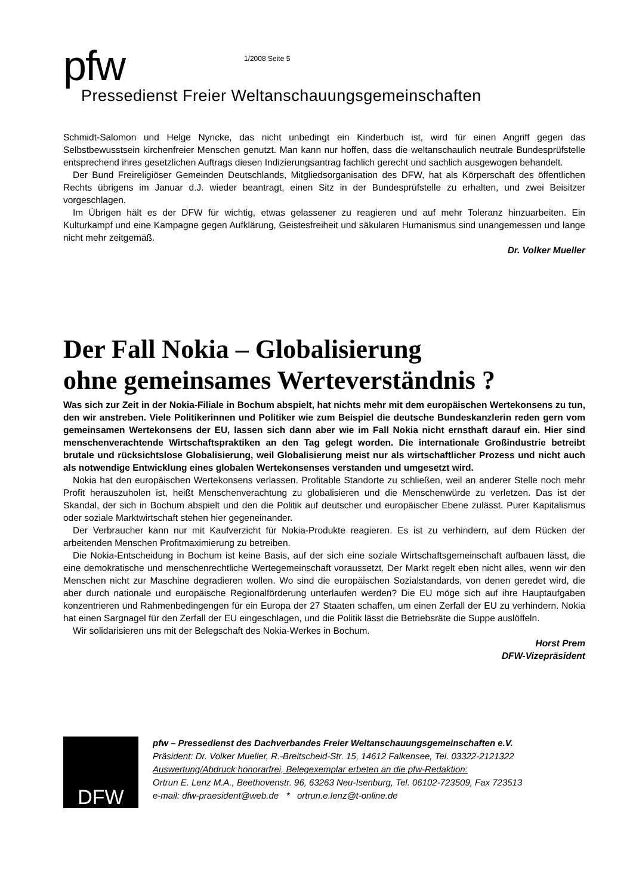pfw
1/2008 Seite 5
Pressedienst Freier Weltanschauungsgemeinschaften
Schmidt-Salomon und Helge Nyncke, das nicht unbedingt ein Kinderbuch ist, wird für einen Angriff gegen das Selbstbewusstsein kirchenfreier Menschen genutzt. Man kann nur hoffen, dass die weltanschaulich neutrale Bundesprüfstelle entsprechend ihres gesetzlichen Auftrags diesen Indizierungsantrag fachlich gerecht und sachlich ausgewogen behandelt.
Der Bund Freireligiöser Gemeinden Deutschlands, Mitgliedsorganisation des DFW, hat als Körperschaft des öffentlichen Rechts übrigens im Januar d.J. wieder beantragt, einen Sitz in der Bundesprüfstelle zu erhalten, und zwei Beisitzer vorgeschlagen.
Im Übrigen hält es der DFW für wichtig, etwas gelassener zu reagieren und auf mehr Toleranz hinzuarbeiten. Ein Kulturkampf und eine Kampagne gegen Aufklärung, Geistesfreiheit und säkularen Humanismus sind unangemessen und lange nicht mehr zeitgemäß.
Dr. Volker Mueller
Der Fall Nokia – Globalisierung
ohne gemeinsames Werteverständnis ?
Was sich zur Zeit in der Nokia-Filiale in Bochum abspielt, hat nichts mehr mit dem europäischen Wertekonsens zu tun, den wir anstreben. Viele Politikerinnen und Politiker wie zum Beispiel die deutsche Bundeskanzlerin reden gern vom gemeinsamen Wertekonsens der EU, lassen sich dann aber wie im Fall Nokia nicht ernsthaft darauf ein. Hier sind menschenverachtende Wirtschaftspraktiken an den Tag gelegt worden. Die internationale Großindustrie betreibt brutale und rücksichtslose Globalisierung, weil Globalisierung meist nur als wirtschaftlicher Prozess und nicht auch als notwendige Entwicklung eines globalen Wertekonsenses verstanden und umgesetzt wird.
Nokia hat den europäischen Wertekonsens verlassen. Profitable Standorte zu schließen, weil an anderer Stelle noch mehr Profit herauszuholen ist, heißt Menschenverachtung zu globalisieren und die Menschenwürde zu verletzen. Das ist der Skandal, der sich in Bochum abspielt und den die Politik auf deutscher und europäischer Ebene zulässt. Purer Kapitalismus oder soziale Marktwirtschaft stehen hier gegeneinander.
Der Verbraucher kann nur mit Kaufverzicht für Nokia-Produkte reagieren. Es ist zu verhindern, auf dem Rücken der arbeitenden Menschen Profitmaximierung zu betreiben.
Die Nokia-Entscheidung in Bochum ist keine Basis, auf der sich eine soziale Wirtschaftsgemeinschaft aufbauen lässt, die eine demokratische und menschenrechtliche Wertegemeinschaft voraussetzt. Der Markt regelt eben nicht alles, wenn wir den Menschen nicht zur Maschine degradieren wollen. Wo sind die europäischen Sozialstandards, von denen geredet wird, die aber durch nationale und europäische Regionalförderung unterlaufen werden? Die EU möge sich auf ihre Hauptaufgaben konzentrieren und Rahmenbedingengen für ein Europa der 27 Staaten schaffen, um einen Zerfall der EU zu verhindern. Nokia hat einen Sargnagel für den Zerfall der EU eingeschlagen, und die Politik lässt die Betriebsräte die Suppe auslöffeln.
Wir solidarisieren uns mit der Belegschaft des Nokia-Werkes in Bochum.
Horst Prem
DFW-Vizepräsident
DFW
pfw – Pressedienst des Dachverbandes Freier Weltanschauungsgemeinschaften e.V.
Präsident: Dr. Volker Mueller, R.-Breitscheid-Str. 15, 14612 Falkensee, Tel. 03322-2121322
Auswertung/Abdruck honorarfrei, Belegexemplar erbeten an die pfw-Redaktion:
Ortrun E. Lenz M.A., Beethovenstr. 96, 63263 Neu-Isenburg, Tel. 06102-723509, Fax 723513
e-mail: dfw-praesident@web.de * ortrun.e.lenz@t-online.de